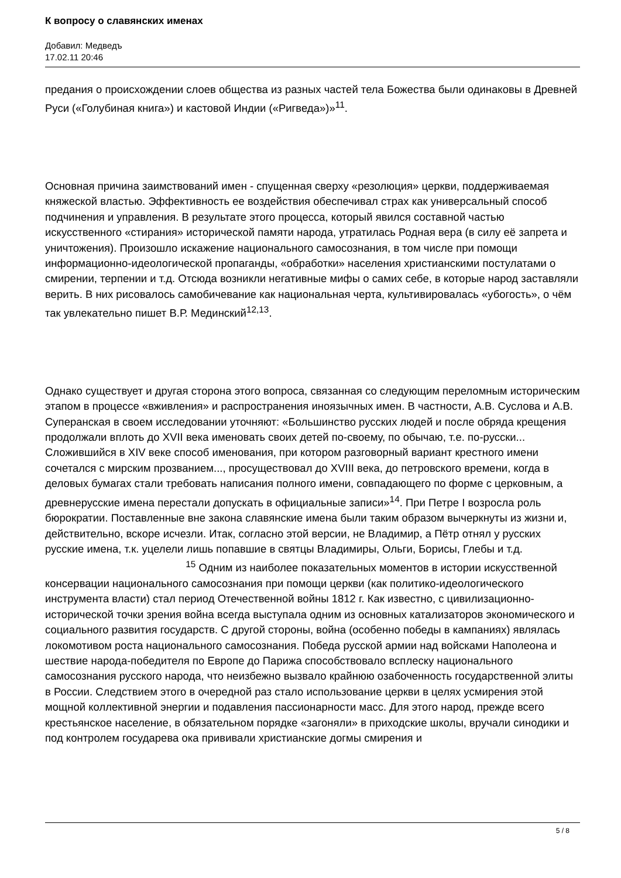К вопросу о славянских именах
Добавил: Медведъ
17.02.11 20:46
предания о происхождении слоев общества из разных частей тела Божества были одинаковы в Древней Руси («Голубиная книга») и кастовой Индии («Ригведа»)»<sup>11</sup>.
Основная причина заимствований имен - спущенная сверху «резолюция» церкви, поддерживаемая княжеской властью. Эффективность ее воздействия обеспечивал страх как универсальный способ подчинения и управления. В результате этого процесса, который явился составной частью искусственного «стирания» исторической памяти народа, утратилась Родная вера (в силу её запрета и уничтожения). Произошло искажение национального самосознания, в том числе при помощи информационно-идеологической пропаганды, «обработки» населения христианскими постулатами о смирении, терпении и т.д. Отсюда возникли негативные мифы о самих себе, в которые народ заставляли верить. В них рисовалось самобичевание как национальная черта, культивировалась «убогость», о чём так увлекательно пишет В.Р. Мединский<sup>12,13</sup>.
Однако существует и другая сторона этого вопроса, связанная со следующим переломным историческим этапом в процессе «вживления» и распространения иноязычных имен. В частности, А.В. Суслова и А.В. Суперанская в своем исследовании уточняют: «Большинство русских людей и после обряда крещения продолжали вплоть до XVII века именовать своих детей по-своему, по обычаю, т.е. по-русски... Сложившийся в XIV веке способ именования, при котором разговорный вариант крестного имени сочетался с мирским прозванием..., просуществовал до XVIII века, до петровского времени, когда в деловых бумагах стали требовать написания полного имени, совпадающего по форме с церковным, а древнерусские имена перестали допускать в официальные записи»<sup>14</sup>. При Петре I возросла роль бюрократии. Поставленные вне закона славянские имена были таким образом вычеркнуты из жизни и, действительно, вскоре исчезли. Итак, согласно этой версии, не Владимир, а Пётр отнял у русских русские имена, т.к. уцелели лишь попавшие в святцы Владимиры, Ольги, Борисы, Глебы и т.д. <sup>15</sup> Одним из наиболее показательных моментов в истории искусственной консервации национального самосознания при помощи церкви (как политико-идеологического инструмента власти) стал период Отечественной войны 1812 г. Как известно, с цивилизационно-исторической точки зрения война всегда выступала одним из основных катализаторов экономического и социального развития государств. С другой стороны, война (особенно победы в кампаниях) являлась локомотивом роста национального самосознания. Победа русской армии над войсками Наполеона и шествие народа-победителя по Европе до Парижа способствовало всплеску национального самосознания русского народа, что неизбежно вызвало крайнюю озабоченность государственной элиты в России. Следствием этого в очередной раз стало использование церкви в целях усмирения этой мощной коллективной энергии и подавления пассионарности масс. Для этого народ, прежде всего крестьянское население, в обязательном порядке «загоняли» в приходские школы, вручали синодики и под контролем государева ока прививали христианские догмы смирения и
5 / 8